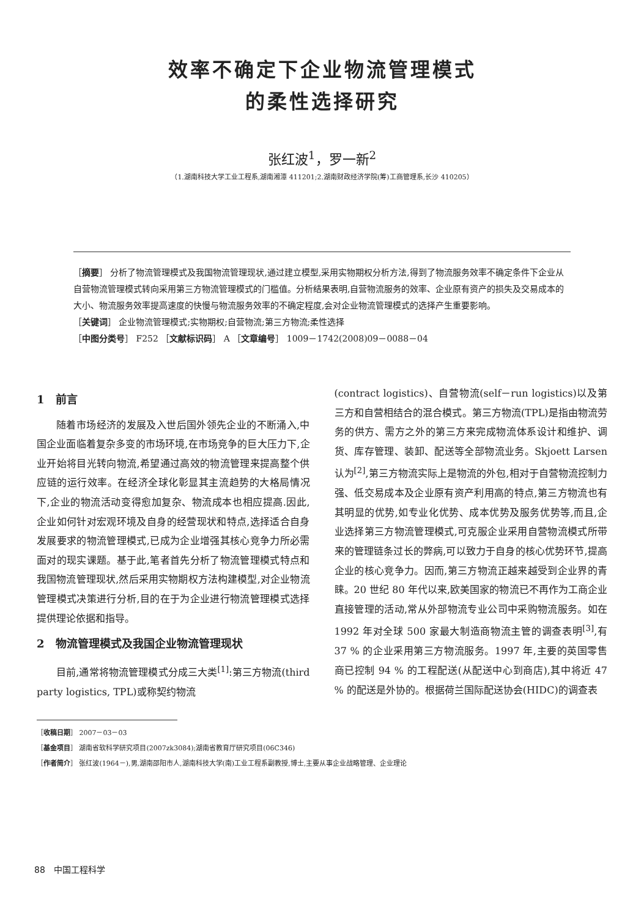效率不确定下企业物流管理模式
的柔性选择研究
张红波<sup>1</sup>，罗一新<sup>2</sup>
（1.湖南科技大学工业工程系,湖南湘潭 411201;2.湖南财政经济学院(筹)工商管理系,长沙 410205）
［摘要］ 分析了物流管理模式及我国物流管理现状,通过建立模型,采用实物期权分析方法,得到了物流服务效率不确定条件下企业从自营物流管理模式转向采用第三方物流管理模式的门槛值。分析结果表明,自营物流服务的效率、企业原有资产的损失及交易成本的大小、物流服务效率提高速度的快慢与物流服务效率的不确定程度,会对企业物流管理模式的选择产生重要影响。
［关键词］ 企业物流管理模式;实物期权;自营物流;第三方物流;柔性选择
［中图分类号］ F252 ［文献标识码］ A ［文章编号］ 1009－1742(2008)09－0088－04
1　前言
随着市场经济的发展及入世后国外领先企业的不断涌入,中国企业面临着复杂多变的市场环境,在市场竞争的巨大压力下,企业开始将目光转向物流,希望通过高效的物流管理来提高整个供应链的运行效率。在经济全球化彰显其主流趋势的大格局情况下,企业的物流活动变得愈加复杂、物流成本也相应提高.因此,企业如何针对宏观环境及自身的经营现状和特点,选择适合自身发展要求的物流管理模式,已成为企业增强其核心竞争力所必需面对的现实课题。基于此,笔者首先分析了物流管理模式特点和我国物流管理现状,然后采用实物期权方法构建模型,对企业物流管理模式决策进行分析,目的在于为企业进行物流管理模式选择提供理论依据和指导。
2　物流管理模式及我国企业物流管理现状
目前,通常将物流管理模式分成三大类<sup>[1]</sup>:第三方物流(third party logistics, TPL)或称契约物流
(contract logistics)、自营物流(self－run logistics)以及第三方和自营相结合的混合模式。第三方物流(TPL)是指由物流劳务的供方、需方之外的第三方来完成物流体系设计和维护、调货、库存管理、装卸、配送等全部物流业务。Skjoett Larsen 认为<sup>[2]</sup>,第三方物流实际上是物流的外包,相对于自营物流控制力强、低交易成本及企业原有资产利用高的特点,第三方物流也有其明显的优势,如专业化优势、成本优势及服务优势等,而且,企业选择第三方物流管理模式,可克服企业采用自营物流模式所带来的管理链条过长的弊病,可以致力于自身的核心优势环节,提高企业的核心竞争力。因而,第三方物流正越来越受到企业界的青睐。20 世纪 80 年代以来,欧美国家的物流已不再作为工商企业直接管理的活动,常从外部物流专业公司中采购物流服务。如在 1992 年对全球 500 家最大制造商物流主管的调查表明<sup>[3]</sup>,有 37 % 的企业采用第三方物流服务。1997 年,主要的英国零售商已控制 94 % 的工程配送(从配送中心到商店),其中将近 47 % 的配送是外协的。根据荷兰国际配送协会(HIDC)的调查表
［收稿日期］ 2007－03－03
［基金项目］ 湖南省软科学研究项目(2007zk3084);湖南省教育厅研究项目(06C346)
［作者简介］ 张红波(1964－),男,湖南邵阳市人,湖南科技大学(南)工业工程系副教授,博士,主要从事企业战略管理、企业理论
88　中国工程科学